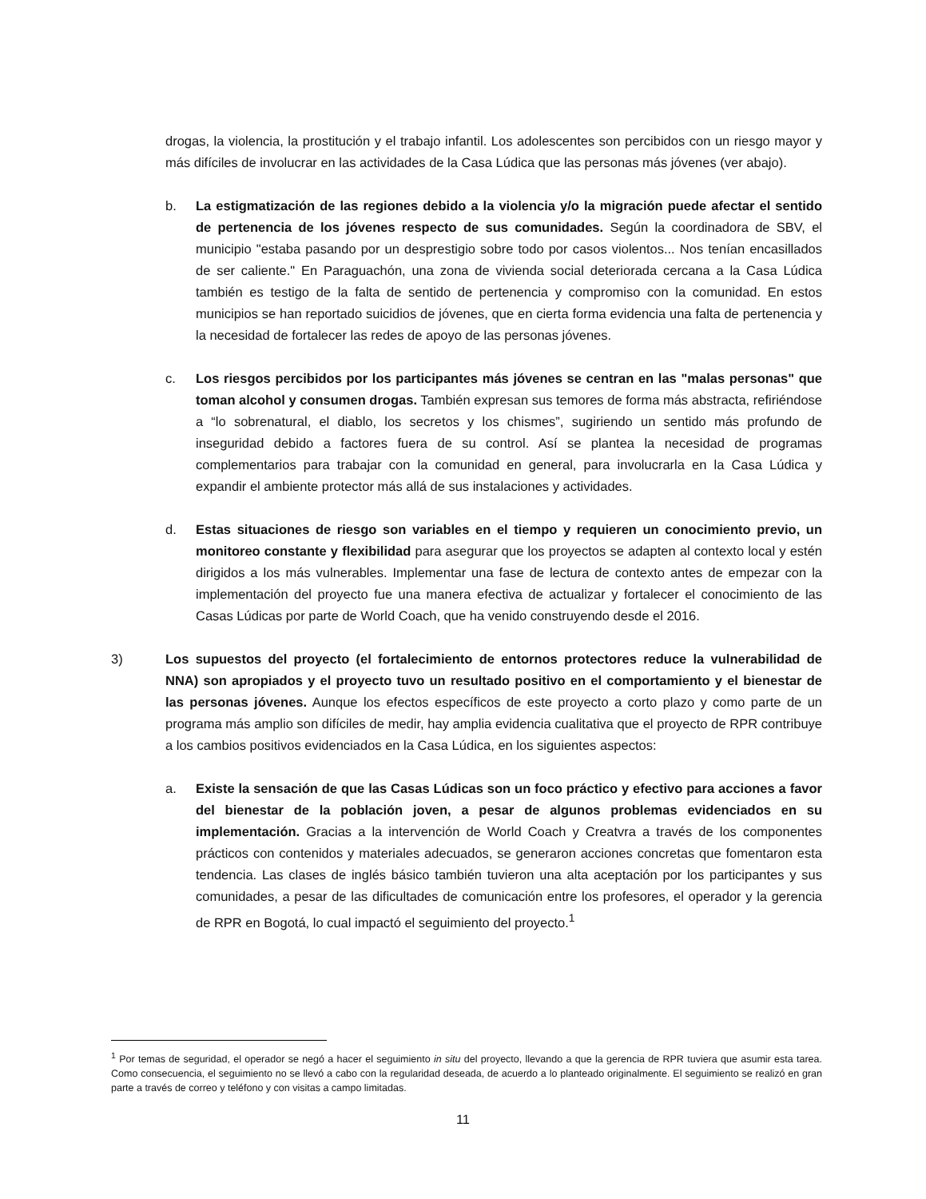drogas, la violencia, la prostitución y el trabajo infantil. Los adolescentes son percibidos con un riesgo mayor y más difíciles de involucrar en las actividades de la Casa Lúdica que las personas más jóvenes (ver abajo).
b. La estigmatización de las regiones debido a la violencia y/o la migración puede afectar el sentido de pertenencia de los jóvenes respecto de sus comunidades. Según la coordinadora de SBV, el municipio "estaba pasando por un desprestigio sobre todo por casos violentos... Nos tenían encasillados de ser caliente." En Paraguachón, una zona de vivienda social deteriorada cercana a la Casa Lúdica también es testigo de la falta de sentido de pertenencia y compromiso con la comunidad. En estos municipios se han reportado suicidios de jóvenes, que en cierta forma evidencia una falta de pertenencia y la necesidad de fortalecer las redes de apoyo de las personas jóvenes.
c. Los riesgos percibidos por los participantes más jóvenes se centran en las "malas personas" que toman alcohol y consumen drogas. También expresan sus temores de forma más abstracta, refiriéndose a “lo sobrenatural, el diablo, los secretos y los chismes”, sugiriendo un sentido más profundo de inseguridad debido a factores fuera de su control. Así se plantea la necesidad de programas complementarios para trabajar con la comunidad en general, para involucrarla en la Casa Lúdica y expandir el ambiente protector más allá de sus instalaciones y actividades.
d. Estas situaciones de riesgo son variables en el tiempo y requieren un conocimiento previo, un monitoreo constante y flexibilidad para asegurar que los proyectos se adapten al contexto local y estén dirigidos a los más vulnerables. Implementar una fase de lectura de contexto antes de empezar con la implementación del proyecto fue una manera efectiva de actualizar y fortalecer el conocimiento de las Casas Lúdicas por parte de World Coach, que ha venido construyendo desde el 2016.
3) Los supuestos del proyecto (el fortalecimiento de entornos protectores reduce la vulnerabilidad de NNA) son apropiados y el proyecto tuvo un resultado positivo en el comportamiento y el bienestar de las personas jóvenes. Aunque los efectos específicos de este proyecto a corto plazo y como parte de un programa más amplio son difíciles de medir, hay amplia evidencia cualitativa que el proyecto de RPR contribuye a los cambios positivos evidenciados en la Casa Lúdica, en los siguientes aspectos:
a. Existe la sensación de que las Casas Lúdicas son un foco práctico y efectivo para acciones a favor del bienestar de la población joven, a pesar de algunos problemas evidenciados en su implementación. Gracias a la intervención de World Coach y Creatvra a través de los componentes prácticos con contenidos y materiales adecuados, se generaron acciones concretas que fomentaron esta tendencia. Las clases de inglés básico también tuvieron una alta aceptación por los participantes y sus comunidades, a pesar de las dificultades de comunicación entre los profesores, el operador y la gerencia de RPR en Bogotá, lo cual impactó el seguimiento del proyecto.<sup>1</sup>
<sup>1</sup> Por temas de seguridad, el operador se negó a hacer el seguimiento in situ del proyecto, llevando a que la gerencia de RPR tuviera que asumir esta tarea. Como consecuencia, el seguimiento no se llevó a cabo con la regularidad deseada, de acuerdo a lo planteado originalmente. El seguimiento se realizó en gran parte a través de correo y teléfono y con visitas a campo limitadas.
11